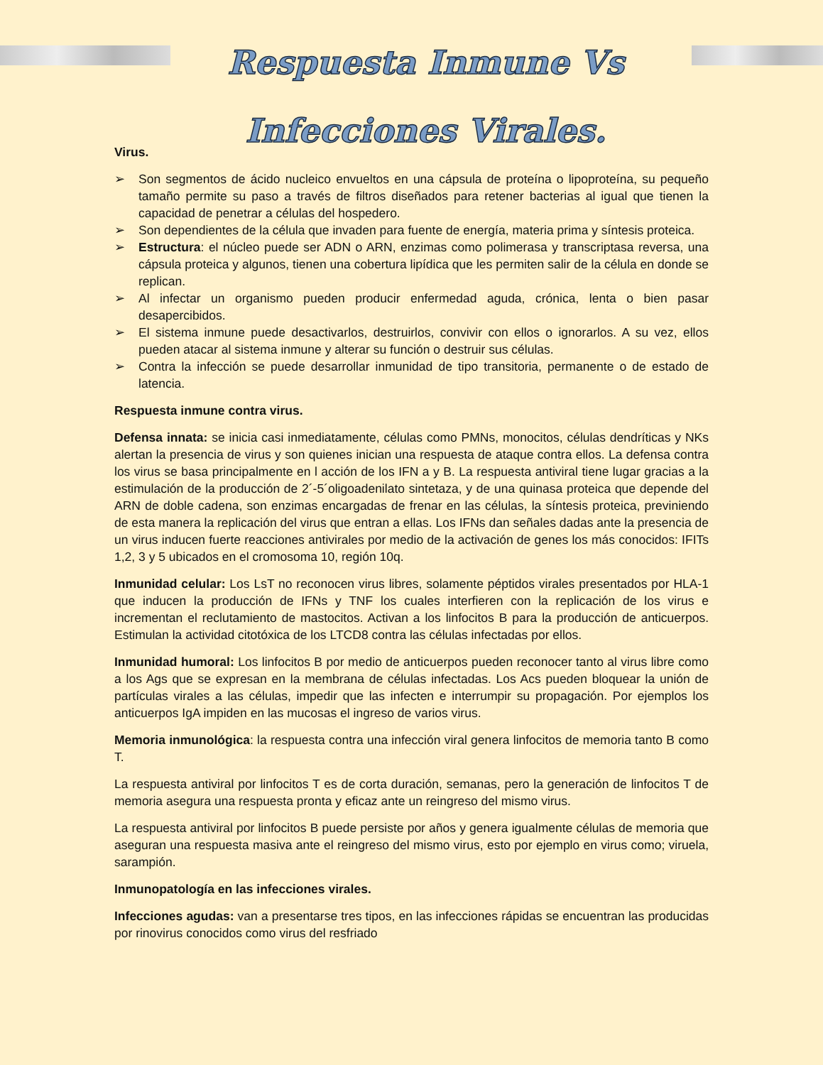Respuesta Inmune Vs Infecciones Virales.
Virus.
➢ Son segmentos de ácido nucleico envueltos en una cápsula de proteína o lipoproteína, su pequeño tamaño permite su paso a través de filtros diseñados para retener bacterias al igual que tienen la capacidad de penetrar a células del hospedero.
➢ Son dependientes de la célula que invaden para fuente de energía, materia prima y síntesis proteica.
➢ Estructura: el núcleo puede ser ADN o ARN, enzimas como polimerasa y transcriptasa reversa, una cápsula proteica y algunos, tienen una cobertura lipídica que les permiten salir de la célula en donde se replican.
➢ Al infectar un organismo pueden producir enfermedad aguda, crónica, lenta o bien pasar desapercibidos.
➢ El sistema inmune puede desactivarlos, destruirlos, convivir con ellos o ignorarlos. A su vez, ellos pueden atacar al sistema inmune y alterar su función o destruir sus células.
➢ Contra la infección se puede desarrollar inmunidad de tipo transitoria, permanente o de estado de latencia.
Respuesta inmune contra virus.
Defensa innata: se inicia casi inmediatamente, células como PMNs, monocitos, células dendríticas y NKs alertan la presencia de virus y son quienes inician una respuesta de ataque contra ellos. La defensa contra los virus se basa principalmente en l acción de los IFN a y B. La respuesta antiviral tiene lugar gracias a la estimulación de la producción de 2´-5´oligoadenilato sintetaza, y de una quinasa proteica que depende del ARN de doble cadena, son enzimas encargadas de frenar en las células, la síntesis proteica, previniendo de esta manera la replicación del virus que entran a ellas. Los IFNs dan señales dadas ante la presencia de un virus inducen fuerte reacciones antivirales por medio de la activación de genes los más conocidos: IFITs 1,2, 3 y 5 ubicados en el cromosoma 10, región 10q.
Inmunidad celular: Los LsT no reconocen virus libres, solamente péptidos virales presentados por HLA-1 que inducen la producción de IFNs y TNF los cuales interfieren con la replicación de los virus e incrementan el reclutamiento de mastocitos. Activan a los linfocitos B para la producción de anticuerpos. Estimulan la actividad citotóxica de los LTCD8 contra las células infectadas por ellos.
Inmunidad humoral: Los linfocitos B por medio de anticuerpos pueden reconocer tanto al virus libre como a los Ags que se expresan en la membrana de células infectadas. Los Acs pueden bloquear la unión de partículas virales a las células, impedir que las infecten e interrumpir su propagación. Por ejemplos los anticuerpos IgA impiden en las mucosas el ingreso de varios virus.
Memoria inmunológica: la respuesta contra una infección viral genera linfocitos de memoria tanto B como T.
La respuesta antiviral por linfocitos T es de corta duración, semanas, pero la generación de linfocitos T de memoria asegura una respuesta pronta y eficaz ante un reingreso del mismo virus.
La respuesta antiviral por linfocitos B puede persiste por años y genera igualmente células de memoria que aseguran una respuesta masiva ante el reingreso del mismo virus, esto por ejemplo en virus como; viruela, sarampión.
Inmunopatología en las infecciones virales.
Infecciones agudas: van a presentarse tres tipos, en las infecciones rápidas se encuentran las producidas por rinovirus conocidos como virus del resfriado